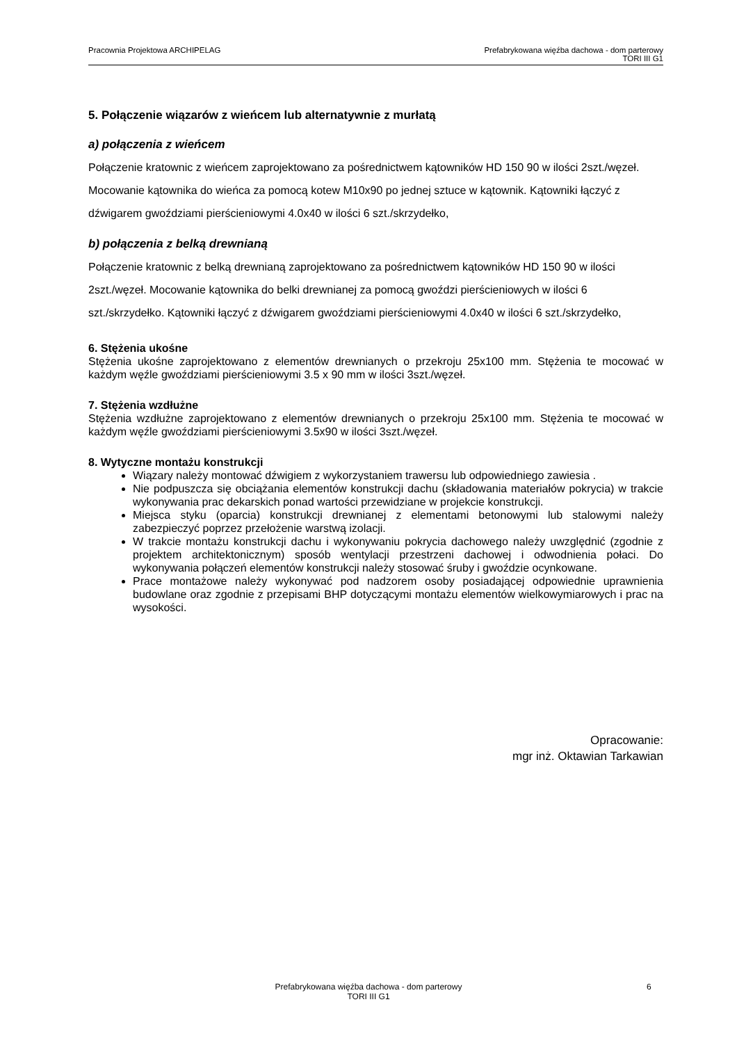Pracownia Projektowa ARCHIPELAG
Prefabrykowana więźba dachowa - dom parterowy
TORI III G1
5. Połączenie wiązarów z wieńcem lub alternatywnie z murłatą
a) połączenia z wieńcem
Połączenie kratownic z wieńcem zaprojektowano za pośrednictwem kątowników HD 150 90 w ilości 2szt./węzeł. Mocowanie kątownika do wieńca za pomocą kotew M10x90 po jednej sztuce w kątownik. Kątowniki łączyć z dźwigarem gwoździami pierścieniowymi 4.0x40 w ilości 6 szt./skrzydełko,
b) połączenia z belką drewnianą
Połączenie kratownic z belką drewnianą zaprojektowano za pośrednictwem kątowników HD 150 90 w ilości 2szt./węzeł. Mocowanie kątownika do belki drewnianej za pomocą gwoździ pierścieniowych w ilości 6 szt./skrzydełko. Kątowniki łączyć z dźwigarem gwoździami pierścieniowymi 4.0x40 w ilości 6 szt./skrzydełko,
6. Stężenia ukośne
Stężenia ukośne zaprojektowano z elementów drewnianych o przekroju 25x100 mm. Stężenia te mocować w każdym węźle gwoździami pierścieniowymi 3.5 x 90 mm w ilości 3szt./węzeł.
7. Stężenia wzdłużne
Stężenia wzdłużne zaprojektowano z elementów drewnianych o przekroju 25x100 mm. Stężenia te mocować w każdym węźle gwoździami pierścieniowymi 3.5x90 w ilości 3szt./węzeł.
8. Wytyczne montażu konstrukcji
Wiązary należy montować dźwigiem z wykorzystaniem trawersu lub odpowiedniego zawiesia .
Nie podpuszcza się obciążania elementów konstrukcji dachu (składowania materiałów pokrycia) w trakcie wykonywania prac dekarskich ponad wartości przewidziane w projekcie konstrukcji.
Miejsca styku (oparcia) konstrukcji drewnianej z elementami betonowymi lub stalowymi należy zabezpieczyć poprzez przełożenie warstwą izolacji.
W trakcie montażu konstrukcji dachu i wykonywaniu pokrycia dachowego należy uwzględnić (zgodnie z projektem architektonicznym) sposób wentylacji przestrzeni dachowej i odwodnienia połaci. Do wykonywania połączeń elementów konstrukcji należy stosować śruby i gwoździe ocynkowane.
Prace montażowe należy wykonywać pod nadzorem osoby posiadającej odpowiednie uprawnienia budowlane oraz zgodnie z przepisami BHP dotyczącymi montażu elementów wielkowymiarowych i prac na wysokości.
Opracowanie:
mgr inż. Oktawian Tarkawian
Prefabrykowana więźba dachowa - dom parterowy
TORI III G1
6